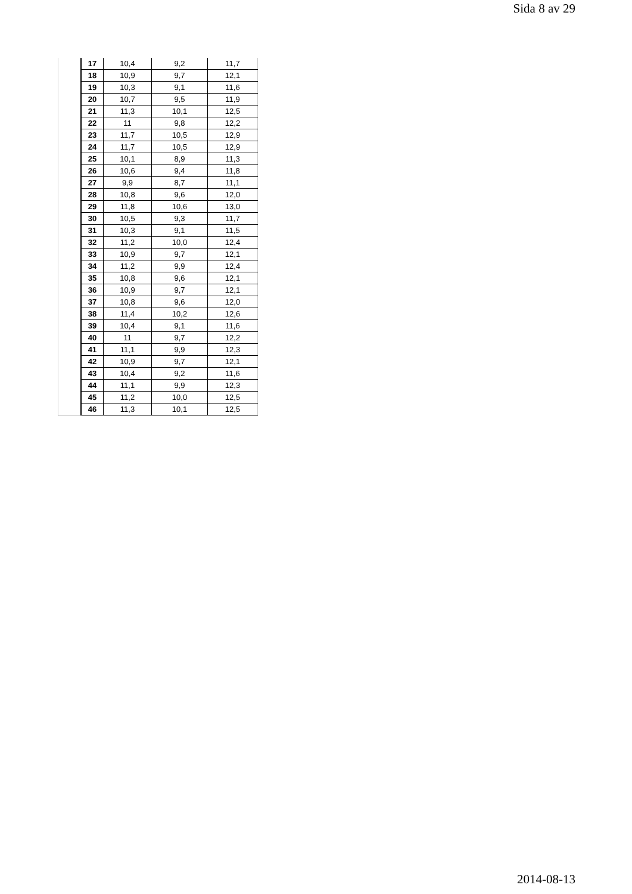Sida 8 av 29
| 17 | 10,4 | 9,2 | 11,7 |
| 18 | 10,9 | 9,7 | 12,1 |
| 19 | 10,3 | 9,1 | 11,6 |
| 20 | 10,7 | 9,5 | 11,9 |
| 21 | 11,3 | 10,1 | 12,5 |
| 22 | 11 | 9,8 | 12,2 |
| 23 | 11,7 | 10,5 | 12,9 |
| 24 | 11,7 | 10,5 | 12,9 |
| 25 | 10,1 | 8,9 | 11,3 |
| 26 | 10,6 | 9,4 | 11,8 |
| 27 | 9,9 | 8,7 | 11,1 |
| 28 | 10,8 | 9,6 | 12,0 |
| 29 | 11,8 | 10,6 | 13,0 |
| 30 | 10,5 | 9,3 | 11,7 |
| 31 | 10,3 | 9,1 | 11,5 |
| 32 | 11,2 | 10,0 | 12,4 |
| 33 | 10,9 | 9,7 | 12,1 |
| 34 | 11,2 | 9,9 | 12,4 |
| 35 | 10,8 | 9,6 | 12,1 |
| 36 | 10,9 | 9,7 | 12,1 |
| 37 | 10,8 | 9,6 | 12,0 |
| 38 | 11,4 | 10,2 | 12,6 |
| 39 | 10,4 | 9,1 | 11,6 |
| 40 | 11 | 9,7 | 12,2 |
| 41 | 11,1 | 9,9 | 12,3 |
| 42 | 10,9 | 9,7 | 12,1 |
| 43 | 10,4 | 9,2 | 11,6 |
| 44 | 11,1 | 9,9 | 12,3 |
| 45 | 11,2 | 10,0 | 12,5 |
| 46 | 11,3 | 10,1 | 12,5 |
2014-08-13